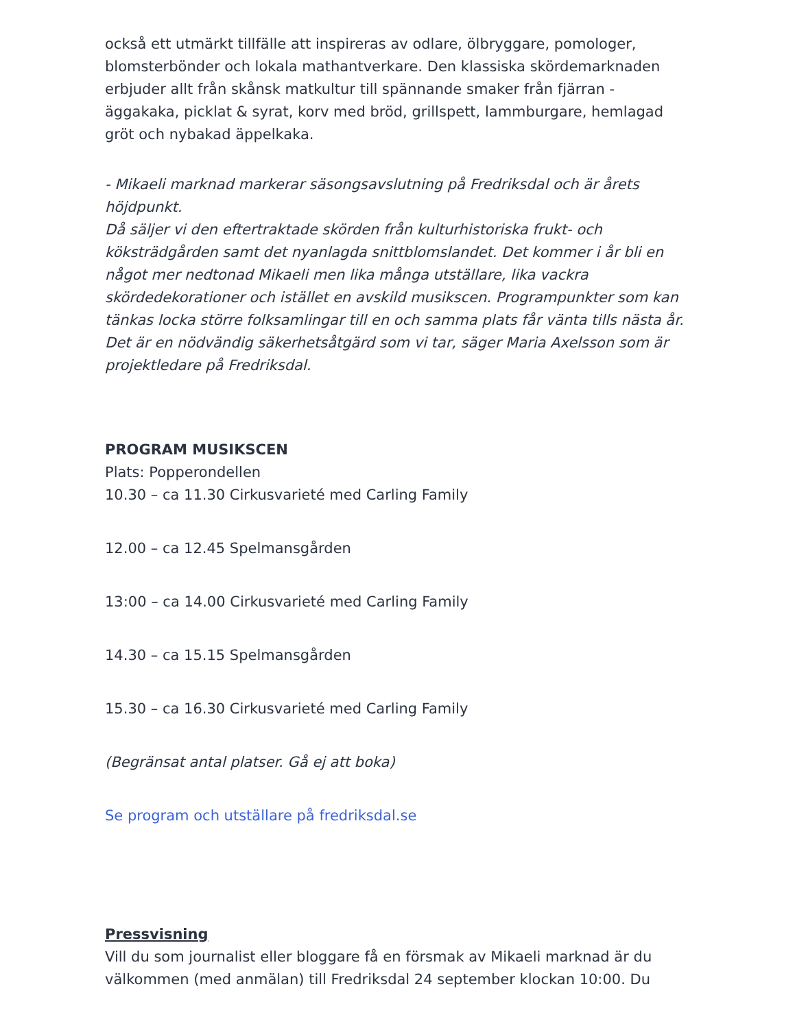också ett utmärkt tillfälle att inspireras av odlare, ölbryggare, pomologer, blomsterbönder och lokala mathantverkare. Den klassiska skördemarknaden erbjuder allt från skånsk matkultur till spännande smaker från fjärran - äggakaka, picklat & syrat, korv med bröd, grillspett, lammburgare, hemlagad gröt och nybakad äppelkaka.
- Mikaeli marknad markerar säsongsavslutning på Fredriksdal och är årets höjdpunkt.
Då säljer vi den eftertraktade skörden från kulturhistoriska frukt- och köksträdgården samt det nyanlagda snittblomslandet. Det kommer i år bli en något mer nedtonad Mikaeli men lika många utställare, lika vackra skördedekorationer och istället en avskild musikscen. Programpunkter som kan tänkas locka större folksamlingar till en och samma plats får vänta tills nästa år. Det är en nödvändig säkerhetsåtgärd som vi tar, säger Maria Axelsson som är projektledare på Fredriksdal.
PROGRAM MUSIKSCEN
Plats: Popperondellen
10.30 – ca 11.30 Cirkusvarieté med Carling Family
12.00 – ca 12.45 Spelmansgården
13:00 – ca 14.00 Cirkusvarieté med Carling Family
14.30 – ca 15.15 Spelmansgården
15.30 – ca 16.30 Cirkusvarieté med Carling Family
(Begränsat antal platser. Gå ej att boka)
Se program och utställare på fredriksdal.se
Pressvisning
Vill du som journalist eller bloggare få en försmak av Mikaeli marknad är du välkommen (med anmälan) till Fredriksdal 24 september klockan 10:00. Du